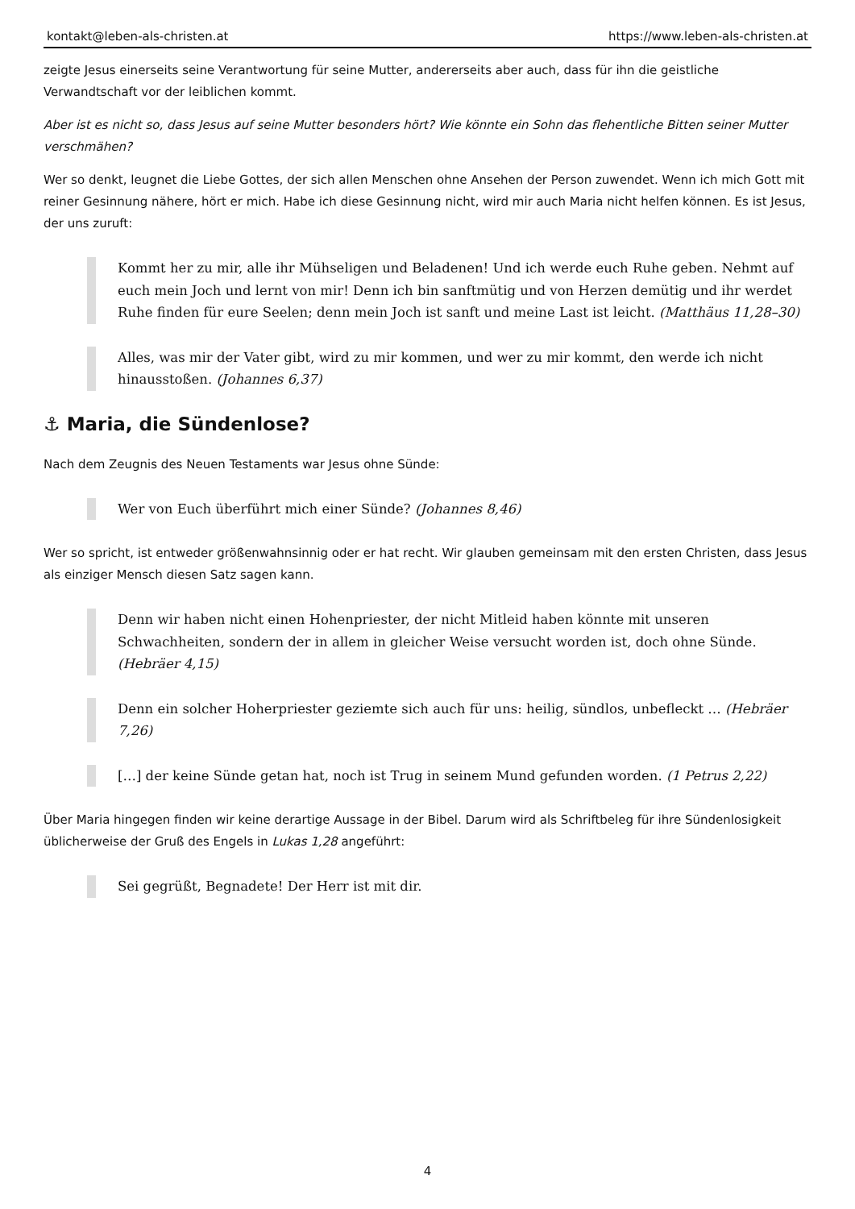kontakt@leben-als-christen.at https://www.leben-als-christen.at
zeigte Jesus einerseits seine Verantwortung für seine Mutter, andererseits aber auch, dass für ihn die geistliche Verwandtschaft vor der leiblichen kommt.
Aber ist es nicht so, dass Jesus auf seine Mutter besonders hört? Wie könnte ein Sohn das flehentliche Bitten seiner Mutter verschmähen?
Wer so denkt, leugnet die Liebe Gottes, der sich allen Menschen ohne Ansehen der Person zuwendet. Wenn ich mich Gott mit reiner Gesinnung nähere, hört er mich. Habe ich diese Gesinnung nicht, wird mir auch Maria nicht helfen können. Es ist Jesus, der uns zuruft:
Kommt her zu mir, alle ihr Mühseligen und Beladenen! Und ich werde euch Ruhe geben. Nehmt auf euch mein Joch und lernt von mir! Denn ich bin sanftmütig und von Herzen demütig und ihr werdet Ruhe finden für eure Seelen; denn mein Joch ist sanft und meine Last ist leicht. (Matthäus 11,28–30)
Alles, was mir der Vater gibt, wird zu mir kommen, und wer zu mir kommt, den werde ich nicht hinausstoßen. (Johannes 6,37)
⚓ Maria, die Sündenlose?
Nach dem Zeugnis des Neuen Testaments war Jesus ohne Sünde:
Wer von Euch überführt mich einer Sünde? (Johannes 8,46)
Wer so spricht, ist entweder größenwahnsinnig oder er hat recht. Wir glauben gemeinsam mit den ersten Christen, dass Jesus als einziger Mensch diesen Satz sagen kann.
Denn wir haben nicht einen Hohenpriester, der nicht Mitleid haben könnte mit unseren Schwachheiten, sondern der in allem in gleicher Weise versucht worden ist, doch ohne Sünde. (Hebräer 4,15)
Denn ein solcher Hoherpriester geziemte sich auch für uns: heilig, sündlos, unbefleckt … (Hebräer 7,26)
[…] der keine Sünde getan hat, noch ist Trug in seinem Mund gefunden worden. (1 Petrus 2,22)
Über Maria hingegen finden wir keine derartige Aussage in der Bibel. Darum wird als Schriftbeleg für ihre Sündenlosigkeit üblicherweise der Gruß des Engels in Lukas 1,28 angeführt:
Sei gegrüßt, Begnadete! Der Herr ist mit dir.
4